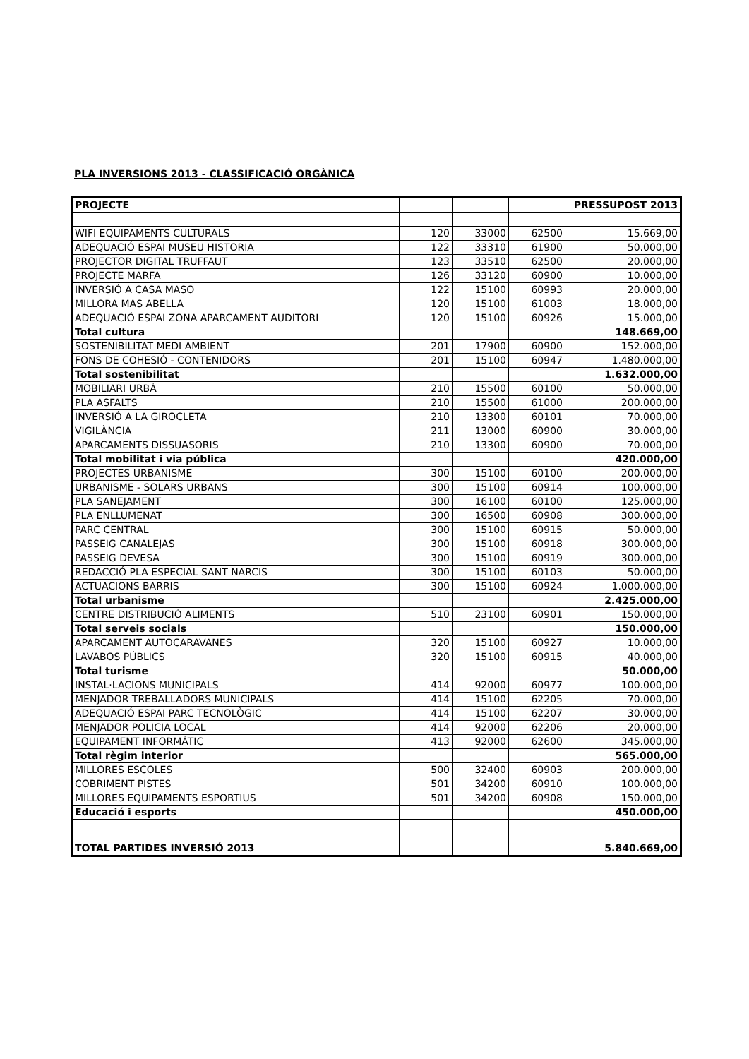PLA INVERSIONS 2013 - CLASSIFICACIÓ ORGÀNICA
| PROJECTE | | | | PRESSUPOST 2013 |
| --- | --- | --- | --- | --- |
| WIFI EQUIPAMENTS CULTURALS | 120 | 33000 | 62500 | 15.669,00 |
| ADEQUACIÓ ESPAI MUSEU HISTORIA | 122 | 33310 | 61900 | 50.000,00 |
| PROJECTOR DIGITAL TRUFFAUT | 123 | 33510 | 62500 | 20.000,00 |
| PROJECTE MARFA | 126 | 33120 | 60900 | 10.000,00 |
| INVERSIÓ A CASA MASO | 122 | 15100 | 60993 | 20.000,00 |
| MILLORA MAS ABELLA | 120 | 15100 | 61003 | 18.000,00 |
| ADEQUACIÓ ESPAI ZONA APARCAMENT AUDITORI | 120 | 15100 | 60926 | 15.000,00 |
| Total cultura | | | | 148.669,00 |
| SOSTENIBILITAT MEDI AMBIENT | 201 | 17900 | 60900 | 152.000,00 |
| FONS DE COHESIÓ - CONTENIDORS | 201 | 15100 | 60947 | 1.480.000,00 |
| Total sostenibilitat | | | | 1.632.000,00 |
| MOBILIARI URBÀ | 210 | 15500 | 60100 | 50.000,00 |
| PLA ASFALTS | 210 | 15500 | 61000 | 200.000,00 |
| INVERSIÓ A LA GIROCLETA | 210 | 13300 | 60101 | 70.000,00 |
| VIGILÀNCIA | 211 | 13000 | 60900 | 30.000,00 |
| APARCAMENTS DISSUASORIS | 210 | 13300 | 60900 | 70.000,00 |
| Total mobilitat i via pública | | | | 420.000,00 |
| PROJECTES URBANISME | 300 | 15100 | 60100 | 200.000,00 |
| URBANISME - SOLARS URBANS | 300 | 15100 | 60914 | 100.000,00 |
| PLA SANEJAMENT | 300 | 16100 | 60100 | 125.000,00 |
| PLA ENLLUMENAT | 300 | 16500 | 60908 | 300.000,00 |
| PARC CENTRAL | 300 | 15100 | 60915 | 50.000,00 |
| PASSEIG CANALEJAS | 300 | 15100 | 60918 | 300.000,00 |
| PASSEIG DEVESA | 300 | 15100 | 60919 | 300.000,00 |
| REDACCIÓ PLA ESPECIAL SANT NARCIS | 300 | 15100 | 60103 | 50.000,00 |
| ACTUACIONS BARRIS | 300 | 15100 | 60924 | 1.000.000,00 |
| Total urbanisme | | | | 2.425.000,00 |
| CENTRE DISTRIBUCIÓ ALIMENTS | 510 | 23100 | 60901 | 150.000,00 |
| Total serveis socials | | | | 150.000,00 |
| APARCAMENT AUTOCARAVANES | 320 | 15100 | 60927 | 10.000,00 |
| LAVABOS PÚBLICS | 320 | 15100 | 60915 | 40.000,00 |
| Total turisme | | | | 50.000,00 |
| INSTAL·LACIONS MUNICIPALS | 414 | 92000 | 60977 | 100.000,00 |
| MENJADOR TREBALLADORS MUNICIPALS | 414 | 15100 | 62205 | 70.000,00 |
| ADEQUACIÓ ESPAI PARC TECNOLÒGIC | 414 | 15100 | 62207 | 30.000,00 |
| MENJADOR POLICIA LOCAL | 414 | 92000 | 62206 | 20.000,00 |
| EQUIPAMENT INFORMÀTIC | 413 | 92000 | 62600 | 345.000,00 |
| Total règim interior | | | | 565.000,00 |
| MILLORES ESCOLES | 500 | 32400 | 60903 | 200.000,00 |
| COBRIMENT PISTES | 501 | 34200 | 60910 | 100.000,00 |
| MILLORES EQUIPAMENTS ESPORTIUS | 501 | 34200 | 60908 | 150.000,00 |
| Educació i esports | | | | 450.000,00 |
| TOTAL PARTIDES INVERSIÓ 2013 | | | | 5.840.669,00 |